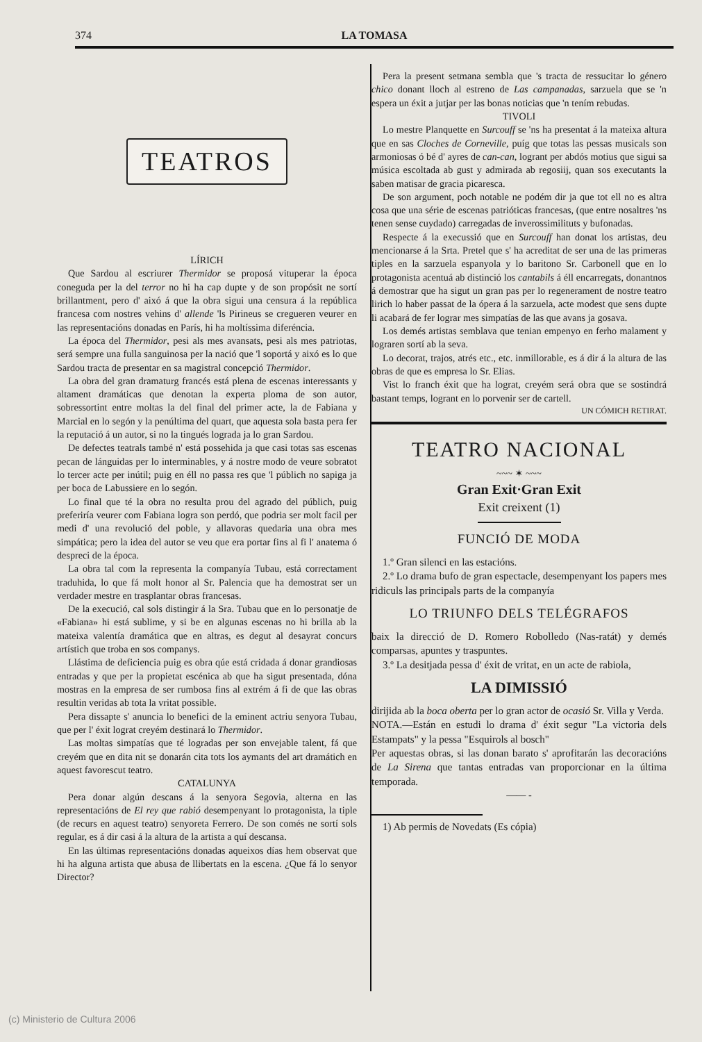374 LA TOMASA
TEATROS
LÍRICH
Que Sardou al escriurer Thermidor se proposá vituperar la época coneguda per la del terror no hi ha cap dupte y de son propósit ne sortí brillantment, pero d' aixó á que la obra sigui una censura á la república francesa com nostres vehins d' allende 'ls Pirineus se cregueren veurer en las representacións donadas en París, hi ha moltíssima diferéncia.
La época del Thermidor, pesi als mes avansats, pesi als mes patriotas, será sempre una fulla sanguinosa per la nació que 'l soportá y aixó es lo que Sardou tracta de presentar en sa magistral concepció Thermidor.
La obra del gran dramaturg francés está plena de escenas interessants y altament dramáticas que denotan la experta ploma de son autor, sobressortint entre moltas la del final del primer acte, la de Fabiana y Marcial en lo segón y la penúltima del quart, que aquesta sola basta pera fer la reputació á un autor, si no la tingués lograda ja lo gran Sardou.
De defectes teatrals també n' está possehida ja que casi totas sas escenas pecan de lánguidas per lo interminables, y á nostre modo de veure sobratot lo tercer acte per inútil; puig en éll no passa res que 'l públich no sapiga ja per boca de Labussiere en lo segón.
Lo final que té la obra no resulta prou del agrado del públich, puig preferiría veurer com Fabiana logra son perdó, que podria ser molt facil per medi d' una revolució del poble, y allavoras quedaria una obra mes simpática; pero la idea del autor se veu que era portar fins al fi l' anatema ó despreci de la época.
La obra tal com la representa la companyía Tubau, está correctament traduhida, lo que fá molt honor al Sr. Palencia que ha demostrat ser un verdader mestre en trasplantar obras francesas.
De la execució, cal sols distingir á la Sra. Tubau que en lo personatje de «Fabiana» hi está sublime, y si be en algunas escenas no hi brilla ab la mateixa valentía dramática que en altras, es degut al desayrat concurs artístich que troba en sos companys.
Llástima de deficiencia puig es obra qúe está cridada á donar grandiosas entradas y que per la propietat escénica ab que ha sigut presentada, dóna mostras en la empresa de ser rumbosa fins al extrém á fi de que las obras resultin veridas ab tota la vritat possible.
Pera dissapte s' anuncia lo benefici de la eminent actriu senyora Tubau, que per l' éxit lograt creyém destinará lo Thermidor.
Las moltas simpatías que té logradas per son envejable talent, fá que creyém que en dita nit se donarán cita tots los aymants del art dramátich en aquest favorescut teatro.
CATALUNYA
Pera donar algún descans á la senyora Segovia, alterna en las representacións de El rey que rabió desempenyant lo protagonista, la tiple (de recurs en aquest teatro) senyoreta Ferrero. De son comés ne sortí sols regular, es á dir casi á la altura de la artista a quí descansa.
En las últimas representacións donadas aqueixos días hem observat que hi ha alguna artista que abusa de llibertats en la escena. ¿Que fá lo senyor Director?
Pera la present setmana sembla que 's tracta de ressucitar lo género chico donant lloch al estreno de Las campanadas, sarzuela que se 'n espera un éxit a jutjar per las bonas noticias que 'n tením rebudas.
TIVOLI
Lo mestre Planquette en Surcouff se 'ns ha presentat á la mateixa altura que en sas Cloches de Corneville, puíg que totas las pessas musicals son armoniosas ó bé d' ayres de can-can, logrant per abdós motius que sigui sa música escoltada ab gust y admirada ab regosiij, quan sos executants la saben matisar de gracia picaresca.
De son argument, poch notable ne podém dir ja que tot ell no es altra cosa que una série de escenas patrióticas francesas, (que entre nosaltres 'ns tenen sense cuydado) carregadas de inverossimilituts y bufonadas.
Respecte á la execussió que en Surcouff han donat los artistas, deu mencionarse á la Srta. Pretel que s' ha acreditat de ser una de las primeras tiples en la sarzuela espanyola y lo baritono Sr. Carbonell que en lo protagonista acentuá ab distinció los cantabils á éll encarregats, donantnos á demostrar que ha sigut un gran pas per lo regenerament de nostre teatro lirich lo haber passat de la ópera á la sarzuela, acte modest que sens dupte li acabará de fer lograr mes simpatías de las que avans ja gosava.
Los demés artistas semblava que tenian empenyo en ferho malament y lograren sortí ab la seva.
Lo decorat, trajos, atrés etc., etc. inmillorable, es á dir á la altura de las obras de que es empresa lo Sr. Elias.
Vist lo franch éxit que ha lograt, creyém será obra que se sostindrá bastant temps, logrant en lo porvenir ser de cartell.
UN CÓMICH RETIRAT.
TEATRO NACIONAL
~~~ ✶ ~~~
Gran Exit·Gran Exit
Exit creixent (1)
FUNCIÓ DE MODA
1.º Gran silenci en las estacións.
2.º Lo drama bufo de gran espectacle, desempenyant los papers mes ridiculs las principals parts de la companyía
LO TRIUNFO DELS TELÉGRAFOS
baix la direcció de D. Romero Robolledo (Nas-ratát) y demés comparsas, apuntes y traspuntes.
3.º La desitjada pessa d' éxit de vritat, en un acte de rabiola,
LA DIMISSIÓ
dirijida ab la boca oberta per lo gran actor de ocasió Sr. Villa y Verda.
NOTA.—Están en estudi lo drama d' éxit segur "La victoria dels Estampats" y la pessa "Esquirols al bosch"
Per aquestas obras, si las donan barato s' aprofitarán las decoracións de La Sirena que tantas entradas van proporcionar en la última temporada.
—— -
1) Ab permis de Novedats (Es cópia)
(c) Ministerio de Cultura 2006